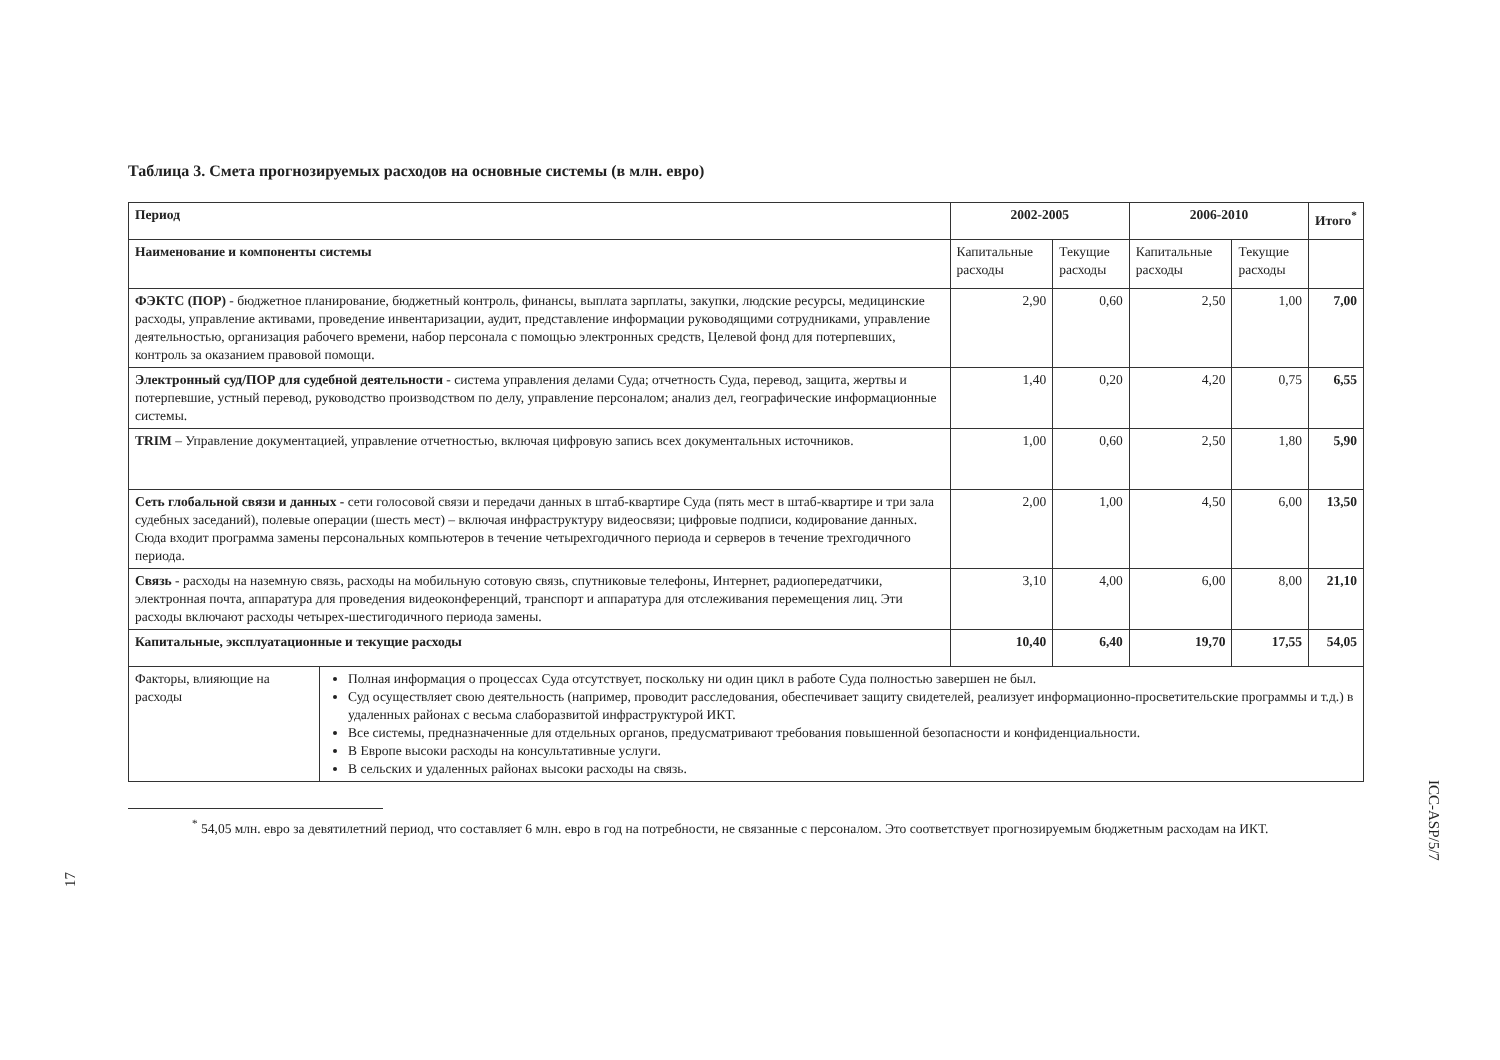Таблица 3. Смета прогнозируемых расходов на основные системы (в млн. евро)
| Период | | 2002-2005 | | 2006-2010 | | Итого<sup>*</sup> |
| --- | --- | --- | --- | --- | --- | --- |
| Наименование и компоненты системы | | Капитальные расходы | Текущие расходы | Капитальные расходы | Текущие расходы | |
| ФЭКТС (ПОР) - бюджетное планирование, бюджетный контроль, финансы, выплата зарплаты, закупки, людские ресурсы, медицинские расходы, управление активами, проведение инвентаризации, аудит, представление информации руководящими сотрудниками, управление деятельностью, организация рабочего времени, набор персонала с помощью электронных средств, Целевой фонд для потерпевших, контроль за оказанием правовой помощи. | | 2,90 | 0,60 | 2,50 | 1,00 | 7,00 |
| Электронный суд/ПОР для судебной деятельности - система управления делами Суда; отчетность Суда, перевод, защита, жертвы и потерпевшие, устный перевод, руководство производством по делу, управление персоналом; анализ дел, географические информационные системы. | | 1,40 | 0,20 | 4,20 | 0,75 | 6,55 |
| TRIM – Управление документацией, управление отчетностью, включая цифровую запись всех документальных источников. | | 1,00 | 0,60 | 2,50 | 1,80 | 5,90 |
| Сеть глобальной связи и данных - сети голосовой связи и передачи данных в штаб-квартире Суда (пять мест в штаб-квартире и три зала судебных заседаний), полевые операции (шесть мест) – включая инфраструктуру видеосвязи; цифровые подписи, кодирование данных. Сюда входит программа замены персональных компьютеров в течение четырехгодичного периода и серверов в течение трехгодичного периода. | | 2,00 | 1,00 | 4,50 | 6,00 | 13,50 |
| Связь - расходы на наземную связь, расходы на мобильную сотовую связь, спутниковые телефоны, Интернет, радиопередатчики, электронная почта, аппаратура для проведения видеоконференций, транспорт и аппаратура для отслеживания перемещения лиц. Эти расходы включают расходы четырех-шестигодичного периода замены. | | 3,10 | 4,00 | 6,00 | 8,00 | 21,10 |
| Капитальные, эксплуатационные и текущие расходы | | 10,40 | 6,40 | 19,70 | 17,55 | 54,05 |
| Факторы, влияющие на расходы | Полная информация о процессах Суда отсутствует, поскольку ни один цикл в работе Суда полностью завершен не был. Суд осуществляет свою деятельность (например, проводит расследования, обеспечивает защиту свидетелей, реализует информационно-просветительские программы и т.д.) в удаленных районах с весьма слаборазвитой инфраструктурой ИКТ. Все системы, предназначенные для отдельных органов, предусматривают требования повышенной безопасности и конфиденциальности. В Европе высоки расходы на консультативные услуги. В сельских и удаленных районах высоки расходы на связь. | | | | | |
<sup>*</sup> 54,05 млн. евро за девятилетний период, что составляет 6 млн. евро в год на потребности, не связанные с персоналом. Это соответствует прогнозируемым бюджетным расходам на ИКТ.
17
ICC-ASP/5/7